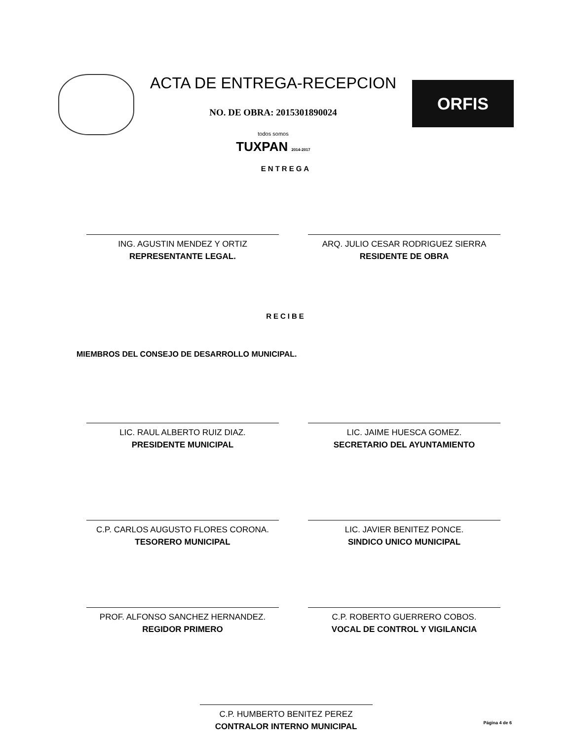ACTA DE ENTREGA-RECEPCION
NO. DE OBRA: 2015301890024
todos somos
TUXPAN 2014-2017
ORFIS
ENTREGA
ING. AGUSTIN MENDEZ Y ORTIZ
REPRESENTANTE LEGAL.
ARQ. JULIO CESAR RODRIGUEZ SIERRA
RESIDENTE DE OBRA
RECIBE
MIEMBROS DEL CONSEJO DE DESARROLLO MUNICIPAL.
LIC. RAUL ALBERTO RUIZ DIAZ.
PRESIDENTE MUNICIPAL
LIC. JAIME HUESCA GOMEZ.
SECRETARIO DEL AYUNTAMIENTO
C.P. CARLOS AUGUSTO FLORES CORONA.
TESORERO MUNICIPAL
LIC. JAVIER BENITEZ PONCE.
SINDICO UNICO MUNICIPAL
PROF. ALFONSO SANCHEZ HERNANDEZ.
REGIDOR PRIMERO
C.P. ROBERTO GUERRERO COBOS.
VOCAL DE CONTROL Y VIGILANCIA
C.P. HUMBERTO BENITEZ PEREZ
CONTRALOR INTERNO MUNICIPAL
Página 4 de 6